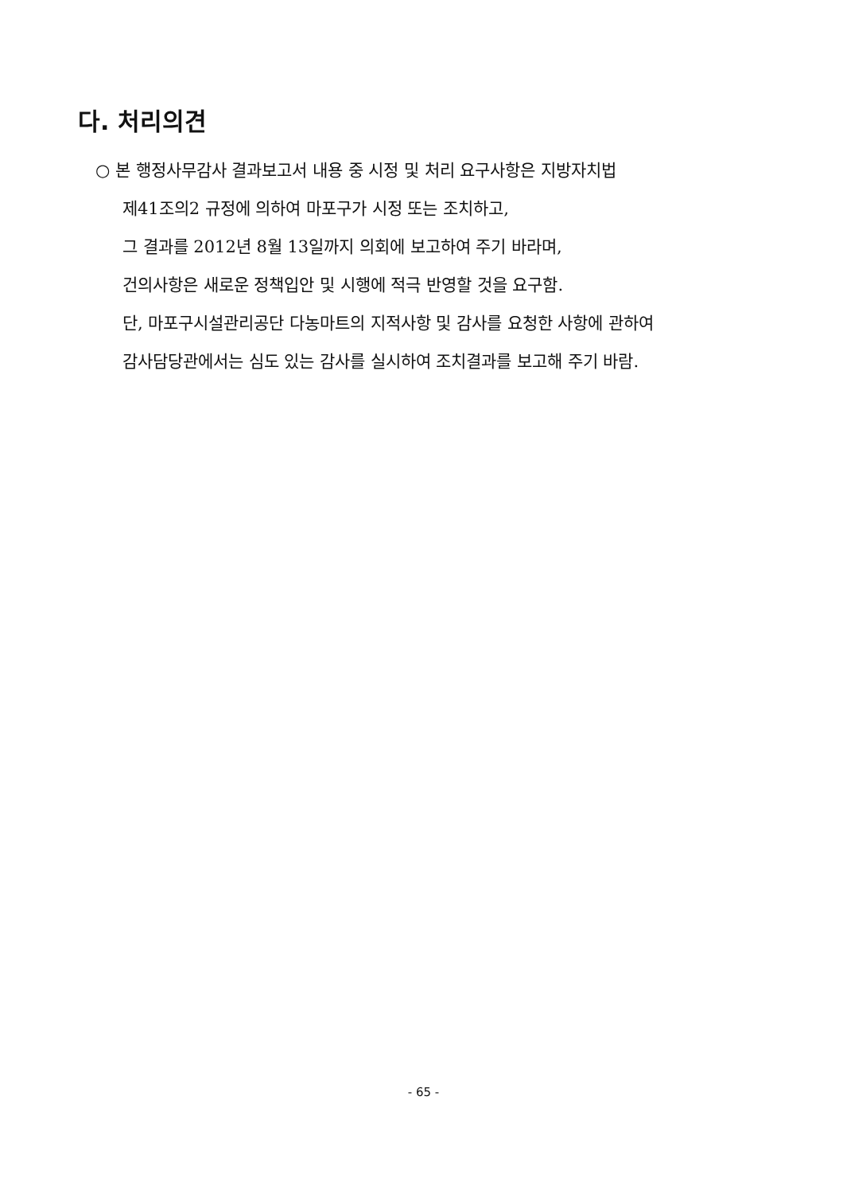다. 처리의견
○ 본 행정사무감사 결과보고서 내용 중 시정 및 처리 요구사항은 지방자치법
제41조의2 규정에 의하여 마포구가 시정 또는 조치하고,
그 결과를 2012년 8월 13일까지 의회에 보고하여 주기 바라며,
건의사항은 새로운 정책입안 및 시행에 적극 반영할 것을 요구함.
단, 마포구시설관리공단 다농마트의 지적사항 및 감사를 요청한 사항에 관하여
감사담당관에서는 심도 있는 감사를 실시하여 조치결과를 보고해 주기 바람.
- 65 -